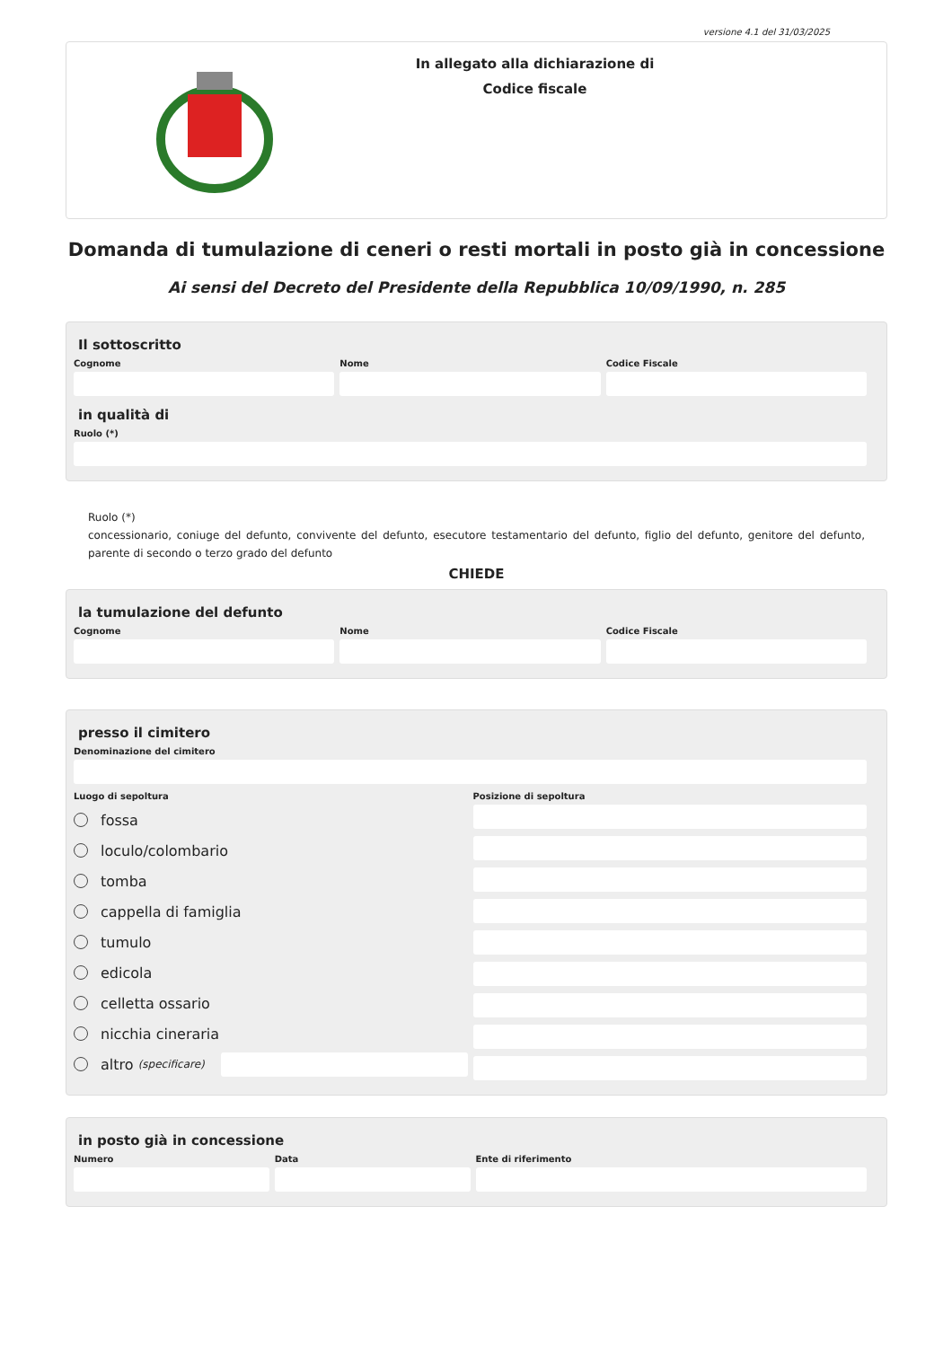versione 4.1 del 31/03/2025
In allegato alla dichiarazione di
Codice fiscale
Domanda di tumulazione di ceneri o resti mortali in posto già in concessione
Ai sensi del Decreto del Presidente della Repubblica 10/09/1990, n. 285
Il sottoscritto
Cognome Nome Codice Fiscale
in qualità di
Ruolo (*)
Ruolo (*)
concessionario, coniuge del defunto, convivente del defunto, esecutore testamentario del defunto, figlio del defunto, genitore del defunto, parente di secondo o terzo grado del defunto
CHIEDE
la tumulazione del defunto
Cognome Nome Codice Fiscale
presso il cimitero
Denominazione del cimitero
Luogo di sepoltura
fossa
loculo/colombario
tomba
cappella di famiglia
tumulo
edicola
celletta ossario
nicchia cineraria
altro (specificare)
Posizione di sepoltura
in posto già in concessione
Numero Data Ente di riferimento